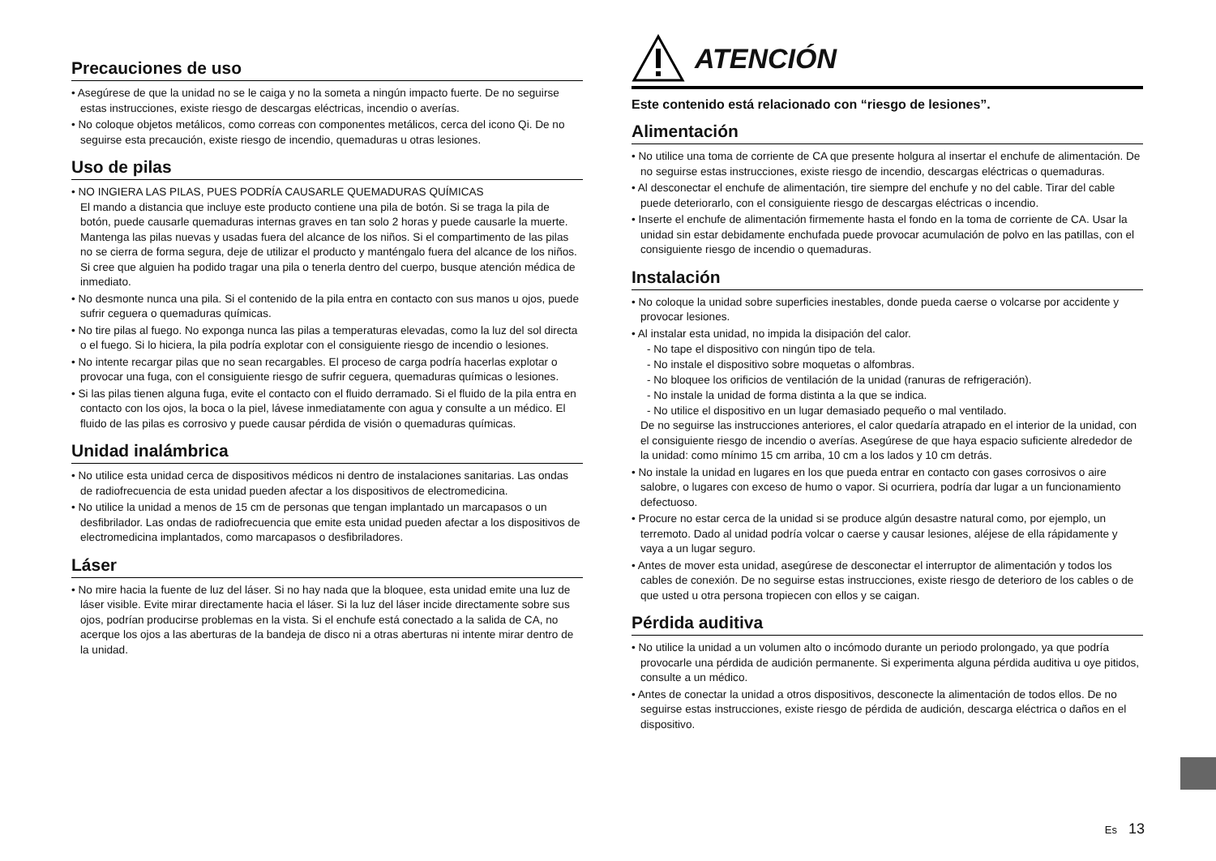Precauciones de uso
• Asegúrese de que la unidad no se le caiga y no la someta a ningún impacto fuerte. De no seguirse estas instrucciones, existe riesgo de descargas eléctricas, incendio o averías.
• No coloque objetos metálicos, como correas con componentes metálicos, cerca del icono Qi. De no seguirse esta precaución, existe riesgo de incendio, quemaduras u otras lesiones.
Uso de pilas
• NO INGIERA LAS PILAS, PUES PODRÍA CAUSARLE QUEMADURAS QUÍMICAS
El mando a distancia que incluye este producto contiene una pila de botón. Si se traga la pila de botón, puede causarle quemaduras internas graves en tan solo 2 horas y puede causarle la muerte.
Mantenga las pilas nuevas y usadas fuera del alcance de los niños. Si el compartimento de las pilas no se cierra de forma segura, deje de utilizar el producto y manténgalo fuera del alcance de los niños.
Si cree que alguien ha podido tragar una pila o tenerla dentro del cuerpo, busque atención médica de inmediato.
• No desmonte nunca una pila. Si el contenido de la pila entra en contacto con sus manos u ojos, puede sufrir ceguera o quemaduras químicas.
• No tire pilas al fuego. No exponga nunca las pilas a temperaturas elevadas, como la luz del sol directa o el fuego. Si lo hiciera, la pila podría explotar con el consiguiente riesgo de incendio o lesiones.
• No intente recargar pilas que no sean recargables. El proceso de carga podría hacerlas explotar o provocar una fuga, con el consiguiente riesgo de sufrir ceguera, quemaduras químicas o lesiones.
• Si las pilas tienen alguna fuga, evite el contacto con el fluido derramado. Si el fluido de la pila entra en contacto con los ojos, la boca o la piel, lávese inmediatamente con agua y consulte a un médico. El fluido de las pilas es corrosivo y puede causar pérdida de visión o quemaduras químicas.
Unidad inalámbrica
• No utilice esta unidad cerca de dispositivos médicos ni dentro de instalaciones sanitarias. Las ondas de radiofrecuencia de esta unidad pueden afectar a los dispositivos de electromedicina.
• No utilice la unidad a menos de 15 cm de personas que tengan implantado un marcapasos o un desfibrilador. Las ondas de radiofrecuencia que emite esta unidad pueden afectar a los dispositivos de electromedicina implantados, como marcapasos o desfibriladores.
Láser
• No mire hacia la fuente de luz del láser. Si no hay nada que la bloquee, esta unidad emite una luz de láser visible. Evite mirar directamente hacia el láser. Si la luz del láser incide directamente sobre sus ojos, podrían producirse problemas en la vista. Si el enchufe está conectado a la salida de CA, no acerque los ojos a las aberturas de la bandeja de disco ni a otras aberturas ni intente mirar dentro de la unidad.
ATENCIÓN
Este contenido está relacionado con “riesgo de lesiones”.
Alimentación
• No utilice una toma de corriente de CA que presente holgura al insertar el enchufe de alimentación. De no seguirse estas instrucciones, existe riesgo de incendio, descargas eléctricas o quemaduras.
• Al desconectar el enchufe de alimentación, tire siempre del enchufe y no del cable. Tirar del cable puede deteriorarlo, con el consiguiente riesgo de descargas eléctricas o incendio.
• Inserte el enchufe de alimentación firmemente hasta el fondo en la toma de corriente de CA. Usar la unidad sin estar debidamente enchufada puede provocar acumulación de polvo en las patillas, con el consiguiente riesgo de incendio o quemaduras.
Instalación
• No coloque la unidad sobre superficies inestables, donde pueda caerse o volcarse por accidente y provocar lesiones.
• Al instalar esta unidad, no impida la disipación del calor.
- No tape el dispositivo con ningún tipo de tela.
- No instale el dispositivo sobre moquetas o alfombras.
- No bloquee los orificios de ventilación de la unidad (ranuras de refrigeración).
- No instale la unidad de forma distinta a la que se indica.
- No utilice el dispositivo en un lugar demasiado pequeño o mal ventilado.
De no seguirse las instrucciones anteriores, el calor quedaría atrapado en el interior de la unidad, con el consiguiente riesgo de incendio o averías. Asegúrese de que haya espacio suficiente alrededor de la unidad: como mínimo 15 cm arriba, 10 cm a los lados y 10 cm detrás.
• No instale la unidad en lugares en los que pueda entrar en contacto con gases corrosivos o aire salobre, o lugares con exceso de humo o vapor. Si ocurriera, podría dar lugar a un funcionamiento defectuoso.
• Procure no estar cerca de la unidad si se produce algún desastre natural como, por ejemplo, un terremoto. Dado al unidad podría volcar o caerse y causar lesiones, aléjese de ella rápidamente y vaya a un lugar seguro.
• Antes de mover esta unidad, asegúrese de desconectar el interruptor de alimentación y todos los cables de conexión. De no seguirse estas instrucciones, existe riesgo de deterioro de los cables o de que usted u otra persona tropiecen con ellos y se caigan.
Pérdida auditiva
• No utilice la unidad a un volumen alto o incómodo durante un periodo prolongado, ya que podría provocarle una pérdida de audición permanente. Si experimenta alguna pérdida auditiva u oye pitidos, consulte a un médico.
• Antes de conectar la unidad a otros dispositivos, desconecte la alimentación de todos ellos. De no seguirse estas instrucciones, existe riesgo de pérdida de audición, descarga eléctrica o daños en el dispositivo.
Es 13